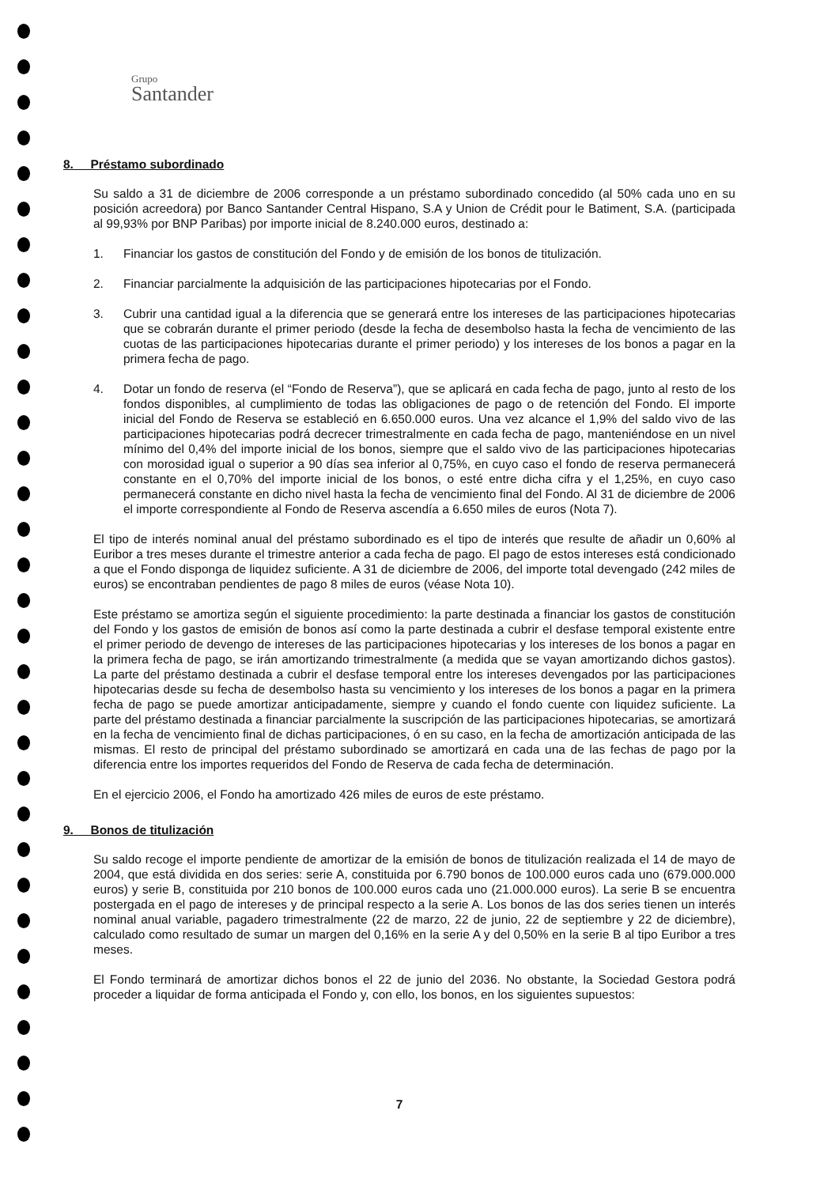Grupo
Santander
8. Préstamo subordinado
Su saldo a 31 de diciembre de 2006 corresponde a un préstamo subordinado concedido (al 50% cada uno en su posición acreedora) por Banco Santander Central Hispano, S.A y Union de Crédit pour le Batiment, S.A. (participada al 99,93% por BNP Paribas) por importe inicial de 8.240.000 euros, destinado a:
1. Financiar los gastos de constitución del Fondo y de emisión de los bonos de titulización.
2. Financiar parcialmente la adquisición de las participaciones hipotecarias por el Fondo.
3. Cubrir una cantidad igual a la diferencia que se generará entre los intereses de las participaciones hipotecarias que se cobrarán durante el primer periodo (desde la fecha de desembolso hasta la fecha de vencimiento de las cuotas de las participaciones hipotecarias durante el primer periodo) y los intereses de los bonos a pagar en la primera fecha de pago.
4. Dotar un fondo de reserva (el “Fondo de Reserva”), que se aplicará en cada fecha de pago, junto al resto de los fondos disponibles, al cumplimiento de todas las obligaciones de pago o de retención del Fondo. El importe inicial del Fondo de Reserva se estableció en 6.650.000 euros. Una vez alcance el 1,9% del saldo vivo de las participaciones hipotecarias podrá decrecer trimestralmente en cada fecha de pago, manteniéndose en un nivel mínimo del 0,4% del importe inicial de los bonos, siempre que el saldo vivo de las participaciones hipotecarias con morosidad igual o superior a 90 días sea inferior al 0,75%, en cuyo caso el fondo de reserva permanecerá constante en el 0,70% del importe inicial de los bonos, o esté entre dicha cifra y el 1,25%, en cuyo caso permanecerá constante en dicho nivel hasta la fecha de vencimiento final del Fondo. Al 31 de diciembre de 2006 el importe correspondiente al Fondo de Reserva ascendía a 6.650 miles de euros (Nota 7).
El tipo de interés nominal anual del préstamo subordinado es el tipo de interés que resulte de añadir un 0,60% al Euribor a tres meses durante el trimestre anterior a cada fecha de pago. El pago de estos intereses está condicionado a que el Fondo disponga de liquidez suficiente. A 31 de diciembre de 2006, del importe total devengado (242 miles de euros) se encontraban pendientes de pago 8 miles de euros (véase Nota 10).
Este préstamo se amortiza según el siguiente procedimiento: la parte destinada a financiar los gastos de constitución del Fondo y los gastos de emisión de bonos así como la parte destinada a cubrir el desfase temporal existente entre el primer periodo de devengo de intereses de las participaciones hipotecarias y los intereses de los bonos a pagar en la primera fecha de pago, se irán amortizando trimestralmente (a medida que se vayan amortizando dichos gastos). La parte del préstamo destinada a cubrir el desfase temporal entre los intereses devengados por las participaciones hipotecarias desde su fecha de desembolso hasta su vencimiento y los intereses de los bonos a pagar en la primera fecha de pago se puede amortizar anticipadamente, siempre y cuando el fondo cuente con liquidez suficiente. La parte del préstamo destinada a financiar parcialmente la suscripción de las participaciones hipotecarias, se amortizará en la fecha de vencimiento final de dichas participaciones, ó en su caso, en la fecha de amortización anticipada de las mismas. El resto de principal del préstamo subordinado se amortizará en cada una de las fechas de pago por la diferencia entre los importes requeridos del Fondo de Reserva de cada fecha de determinación.
En el ejercicio 2006, el Fondo ha amortizado 426 miles de euros de este préstamo.
9. Bonos de titulización
Su saldo recoge el importe pendiente de amortizar de la emisión de bonos de titulización realizada el 14 de mayo de 2004, que está dividida en dos series: serie A, constituida por 6.790 bonos de 100.000 euros cada uno (679.000.000 euros) y serie B, constituida por 210 bonos de 100.000 euros cada uno (21.000.000 euros). La serie B se encuentra postergada en el pago de intereses y de principal respecto a la serie A. Los bonos de las dos series tienen un interés nominal anual variable, pagadero trimestralmente (22 de marzo, 22 de junio, 22 de septiembre y 22 de diciembre), calculado como resultado de sumar un margen del 0,16% en la serie A y del 0,50% en la serie B al tipo Euribor a tres meses.
El Fondo terminará de amortizar dichos bonos el 22 de junio del 2036. No obstante, la Sociedad Gestora podrá proceder a liquidar de forma anticipada el Fondo y, con ello, los bonos, en los siguientes supuestos:
7